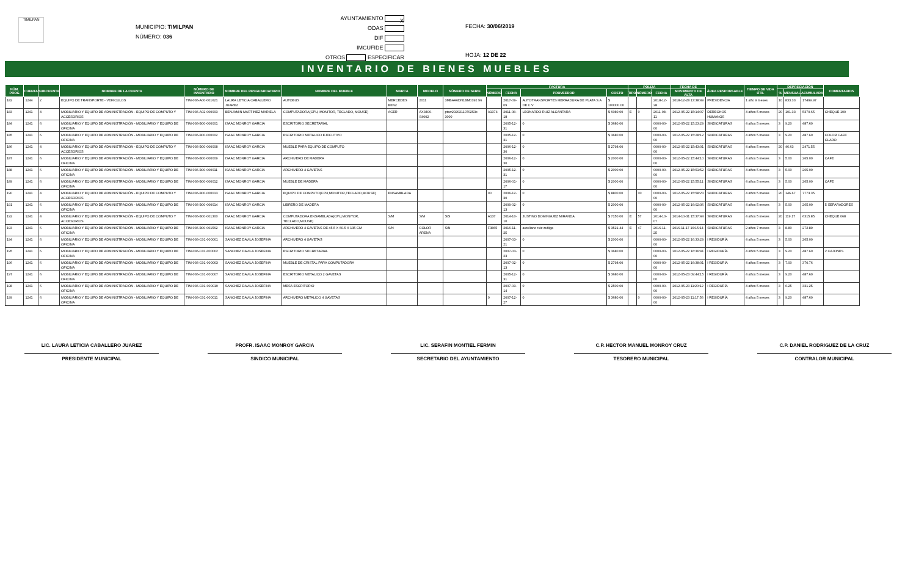TIMILPAN
MUNICIPIO: TIMILPAN
NÚMERO: 036
AYUNTAMIENTO X
ODAS
DIF
IMCUFIDE
OTROS ESPECIFICAR
FECHA: 30/06/2019
HOJA: 12 DE 22
INVENTARIO DE BIENES MUEBLES
| NÚM. PROG | CUENTA | SUBCUENTA | NOMBRE DE LA CUENTA | NÚMERO DE INVENTARIO | NOMBRE DEL RESGUARDATARIO | NOMBRE DEL MUEBLE | MARCA | MODELO | NÚMERO DE SERIE | FACTURA | | | | PÓLIZA | | | FECHA DE | ÁREA RESPONSABLE | TIEMPO DE VIDA ÚTIL | DEPRECIACIÓN | | | COMENTARIOS |
| --- | --- | --- | --- | --- | --- | --- | --- | --- | --- | --- | --- | --- | --- | --- | --- | --- | --- | --- | --- | --- | --- | --- | --- |
| | | | | | | | | | | NÚMERO | FECHA | PROVEEDOR | COSTO | TIPO | NÚMERO | FECHA | MOVIMIENTO DE ALTA | | | % | MENSUAL | ACUMULADA | |
| 182 | 1244 | 2 | EQUIPO DE TRANSPORTE - VEHICULOS | TIM-036-A00-001621 | LAURA LETICIA CABALLERO JUAREZ | AUTOBUS | MERCEDES BENZ | 2011 | 3MBAA6DN1BM0392 96 | | 2017-09-09 | AUTOTRANSPORTES HERRADURA DE PLATA S.A DE C.V | $ 100000.00 | | | 2018-12-28 | 2018-12-28 13:38:49 | PRESIDENCIA | 1 año 9 meses | 10 | 833.33 | 17499.97 | |
| 183 | 1241 | 4 | MOBILIARIO Y EQUIPO DE ADMINISTRACIÓN - EQUIPO DE COMPUTO Y ACCESORIOS | TIM-036-A02-000003 | BENJAMIN MARTINEZ MARIELA | COMPUTADORA(CPU, MONITOR, TECLADO, MOUSE) | ACER | AX3400-S4002 | ptsw2020211070253e 3000 | A1374 | 2011-08-18 | LEONARDO RUIZ ALCANTARA | $ 6080.00 | E | 0 | 2011-08-11 | 2012-05-22 15:14:07 | DERECHOS HUMANOS | 4 años 5 meses | 20 | 101.33 | 5370.65 | CHEQUE 109 |
| 184 | 1241 | 6 | MOBILIARIO Y EQUIPO DE ADMINISTRACIÓN - MOBILIARIO Y EQUIPO DE OFICINA | TIM-036-B00-000001 | ISAAC MONROY GARCIA | ESCRITORIO SECRETARIAL | | | | | 2005-12-31 | 0 | $ 3680.00 | | | 0000-00-00 | 2012-05-22 15:23:29 | SINDICATURAS | 4 años 5 meses | 3 | 9.20 | 487.60 | |
| 185 | 1241 | 6 | MOBILIARIO Y EQUIPO DE ADMINISTRACIÓN - MOBILIARIO Y EQUIPO DE OFICINA | TIM-036-B00-000002 | ISAAC MONROY GARCIA | ESCRITORIO METALICO EJECUTIVO | | | | | 2005-12-31 | 0 | $ 3680.00 | | | 0000-00-00 | 2012-05-22 15:28:12 | SINDICATURAS | 4 años 5 meses | 3 | 9.20 | 487.60 | COLOR CAFE CLARO |
| 186 | 1241 | 4 | MOBILIARIO Y EQUIPO DE ADMINISTRACIÓN - EQUIPO DE COMPUTO Y ACCESORIOS | TIM-036-B00-000008 | ISAAC MONROY GARCIA | MUEBLE PARA EQUIPO DE COMPUTO | | | | | 2006-12-30 | 0 | $ 2798.00 | | | 0000-00-00 | 2012-05-22 15:43:01 | SINDICATURAS | 4 años 5 meses | 20 | 46.63 | 2471.55 | |
| 187 | 1241 | 6 | MOBILIARIO Y EQUIPO DE ADMINISTRACIÓN - MOBILIARIO Y EQUIPO DE OFICINA | TIM-036-B00-000009 | ISAAC MONROY GARCIA | ARCHIVERO DE MADERA | | | | | 2006-12-30 | 0 | $ 2000.00 | | | 0000-00-00 | 2012-05-22 15:44:10 | SINDICATURAS | 4 años 5 meses | 3 | 5.00 | 265.00 | CAFE |
| 188 | 1241 | 6 | MOBILIARIO Y EQUIPO DE ADMINISTRACIÓN - MOBILIARIO Y EQUIPO DE OFICINA | TIM-036-B00-000011 | ISAAC MONROY GARCIA | ARCHIVERO 4 GAVETAS | | | | | 2005-12-31 | 0 | $ 2000.00 | | | 0000-00-00 | 2012-05-22 15:51:52 | SINDICATURAS | 4 años 5 meses | 3 | 5.00 | 265.00 | |
| 189 | 1241 | 6 | MOBILIARIO Y EQUIPO DE ADMINISTRACIÓN - MOBILIARIO Y EQUIPO DE OFICINA | TIM-036-B00-000012 | ISAAC MONROY GARCIA | MUEBLE DE MADERA | | | | | 2006-01-17 | 0 | $ 2000.00 | | | 0000-00-00 | 2012-05-22 15:55:11 | SINDICATURAS | 4 años 5 meses | 3 | 5.00 | 265.00 | CAFE |
| 190 | 1241 | 4 | MOBILIARIO Y EQUIPO DE ADMINISTRACIÓN - EQUIPO DE COMPUTO Y ACCESORIOS | TIM-036-B00-000013 | ISAAC MONROY GARCIA | EQUIPO DE COMPUTO(CPU,MONITOR,TECLADO,MOUSE) | ENSAMBLADA | | | 00 | 2006-12-30 | 0 | $ 8800.00 | | 00 | 0000-00-00 | 2012-05-22 15:58:23 | SINDICATURAS | 4 años 5 meses | 20 | 146.67 | 7773.35 | |
| 191 | 1241 | 6 | MOBILIARIO Y EQUIPO DE ADMINISTRACIÓN - MOBILIARIO Y EQUIPO DE OFICINA | TIM-036-B00-000014 | ISAAC MONROY GARCIA | LIBRERO DE MADERA | | | | | 2009-02-13 | 0 | $ 2000.00 | | | 0000-00-00 | 2012-05-22 16:02:36 | SINDICATURAS | 4 años 5 meses | 3 | 5.00 | 265.00 | 5 SEPARADORES |
| 192 | 1241 | 4 | MOBILIARIO Y EQUIPO DE ADMINISTRACIÓN - EQUIPO DE COMPUTO Y ACCESORIOS | TIM-036-B00-001300 | ISAAC MONROY GARCIA | COMPUTADORA ENSAMBLADA(CPU,MONITOR, TECLADO,MOUSE) | S/M | S/M | S/S | A137 | 2014-10-10 | JUSTINO DOMINGUEZ MIRANDA | $ 7150.00 | E | 57 | 2014-10-07 | 2014-10-31 15:37:44 | SINDICATURAS | 4 años 5 meses | 20 | 119.17 | 6315.85 | CHEQUE 068 |
| 193 | 1241 | 6 | MOBILIARIO Y EQUIPO DE ADMINISTRACIÓN - MOBILIARIO Y EQUIPO DE OFICINA | TIM-036-B00-001562 | ISAAC MONROY GARCIA | ARCHIVERO 4 GAVETAS DE 45.5 X 60.5 X 135 CM | S/N | COLOR ARENA | S/N | F3865 | 2016-11-25 | aureliano ruiz zuñiga | $ 3521.44 | E | 47 | 2016-11-25 | 2016-11-17 16:15:14 | SINDICATURAS | 2 años 7 meses | 3 | 8.80 | 272.89 | |
| 194 | 1241 | 6 | MOBILIARIO Y EQUIPO DE ADMINISTRACIÓN - MOBILIARIO Y EQUIPO DE OFICINA | TIM-036-C01-000001 | SANCHEZ DAVILA JOSEFINA | ARCHIVERO 4 GAVETAS | | | | | 2007-03-21 | 0 | $ 2000.00 | | | 0000-00-00 | 2012-05-22 16:33:29 | I REGIDURÍA | 4 años 5 meses | 3 | 5.00 | 265.00 | |
| 195 | 1241 | 6 | MOBILIARIO Y EQUIPO DE ADMINISTRACIÓN - MOBILIARIO Y EQUIPO DE OFICINA | TIM-036-C01-000002 | SANCHEZ DAVILA JOSEFINA | ESCRITORIO SECRETARIAL | | | | | 2007-03-23 | 0 | $ 3680.00 | | | 0000-00-00 | 2012-05-22 16:36:41 | I REGIDURÍA | 4 años 5 meses | 3 | 9.20 | 487.60 | 2 CAJONES |
| 196 | 1241 | 6 | MOBILIARIO Y EQUIPO DE ADMINISTRACIÓN - MOBILIARIO Y EQUIPO DE OFICINA | TIM-036-C01-000003 | SANCHEZ DAVILA JOSEFINA | MUEBLE DE CRISTAL PARA COMPUTADORA | | | | | 2007-02-13 | 0 | $ 2798.00 | | | 0000-00-00 | 2012-05-22 16:38:01 | I REGIDURÍA | 4 años 5 meses | 3 | 7.00 | 370.76 | |
| 197 | 1241 | 6 | MOBILIARIO Y EQUIPO DE ADMINISTRACIÓN - MOBILIARIO Y EQUIPO DE OFICINA | TIM-036-C01-000007 | SANCHEZ DAVILA JOSEFINA | ESCRITORIO METALICO 2 GAVETAS | | | | | 2005-12-31 | 0 | $ 3680.00 | | | 0000-00-00 | 2012-05-23 09:44:15 | I REGIDURÍA | 4 años 5 meses | 3 | 9.20 | 487.60 | |
| 198 | 1241 | 6 | MOBILIARIO Y EQUIPO DE ADMINISTRACIÓN - MOBILIARIO Y EQUIPO DE OFICINA | TIM-036-C01-000010 | SANCHEZ DAVILA JOSEFINA | MESA ESCRITORIO | | | | | 2007-03-14 | 0 | $ 2500.00 | | | 0000-00-00 | 2012-05-23 11:20:12 | I REGIDURÍA | 4 años 5 meses | 3 | 6.25 | 331.25 | |
| 199 | 1241 | 6 | MOBILIARIO Y EQUIPO DE ADMINISTRACIÓN - MOBILIARIO Y EQUIPO DE OFICINA | TIM-036-C01-000011 | SANCHEZ DAVILA JOSEFINA | ARCHIVERO METALICO 4 GAVETAS | | | | 0 | 2007-12-27 | 0 | $ 3680.00 | | 0 | 0000-00-00 | 2012-05-23 11:17:56 | I REGIDURÍA | 4 años 5 meses | 3 | 9.20 | 487.60 | |
LIC. LAURA LETICIA CABALLERO JUAREZ
PRESIDENTE MUNICIPAL
PROFR. ISAAC MONROY GARCIA
SINDICO MUNICIPAL
LIC. SERAFIN MONTIEL FERMIN
SECRETARIO DEL AYUNTAMIENTO
C.P. HECTOR MANUEL MONROY CRUZ
TESORERO MUNICIPAL
C.P. DANIEL RODRIGUEZ DE LA CRUZ
CONTRALOR MUNICIPAL